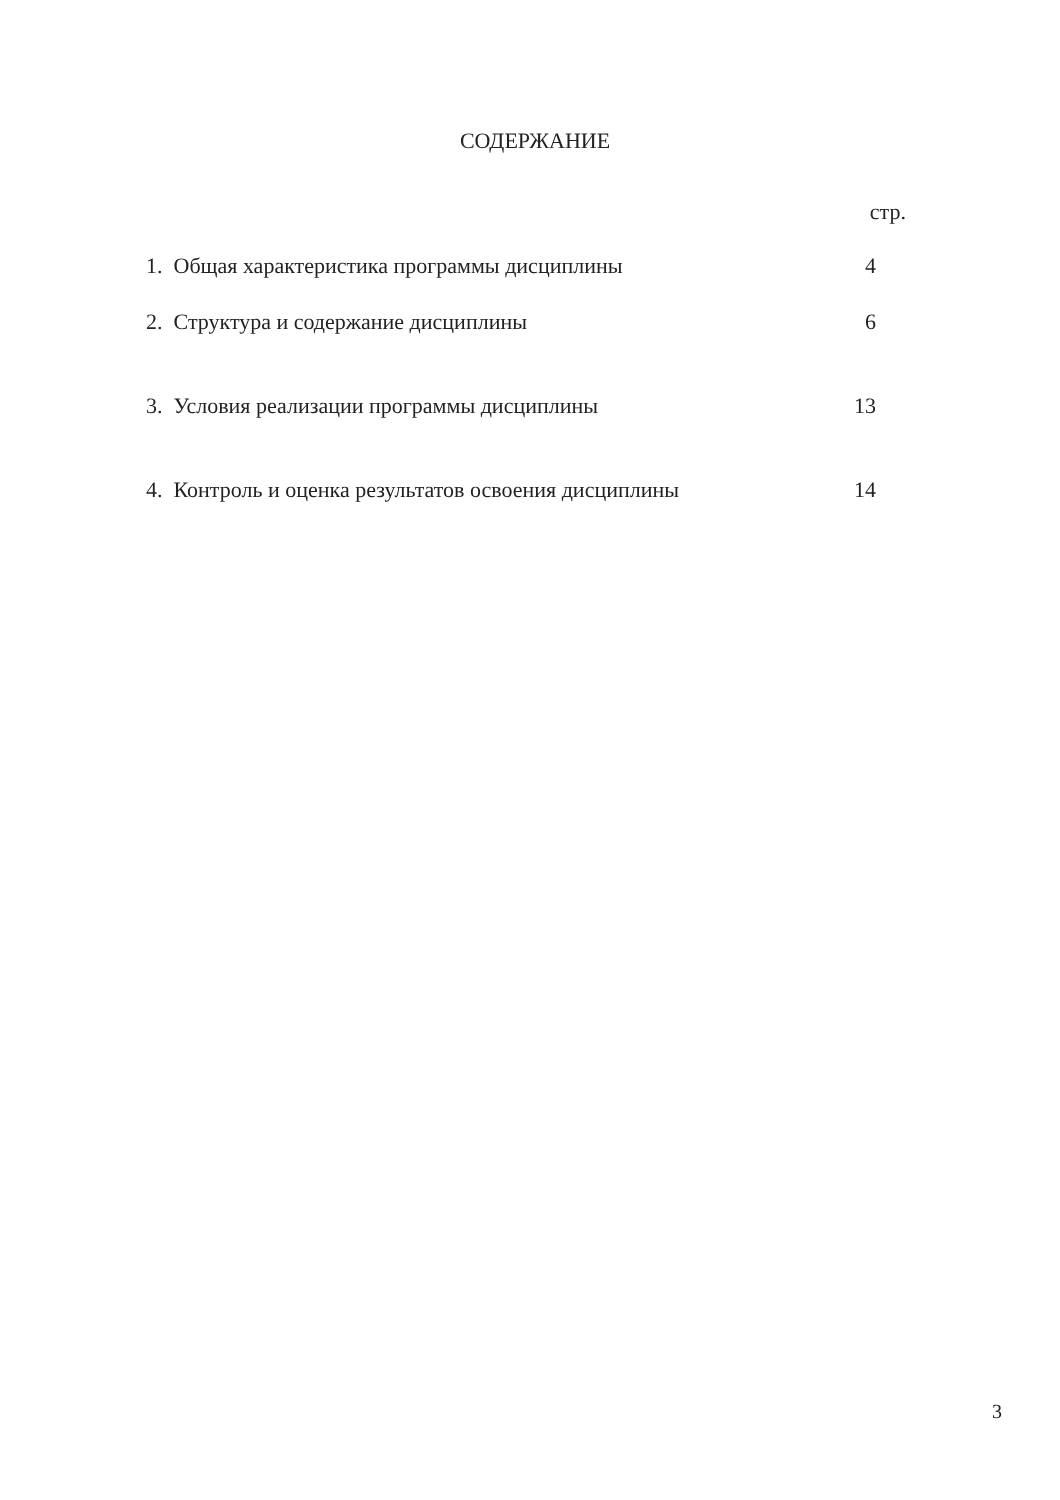СОДЕРЖАНИЕ
стр.
| 1. Общая характеристика программы дисциплины | 4 |
| 2. Структура и содержание дисциплины | 6 |
| 3. Условия реализации программы дисциплины | 13 |
| 4. Контроль и оценка результатов освоения дисциплины | 14 |
3